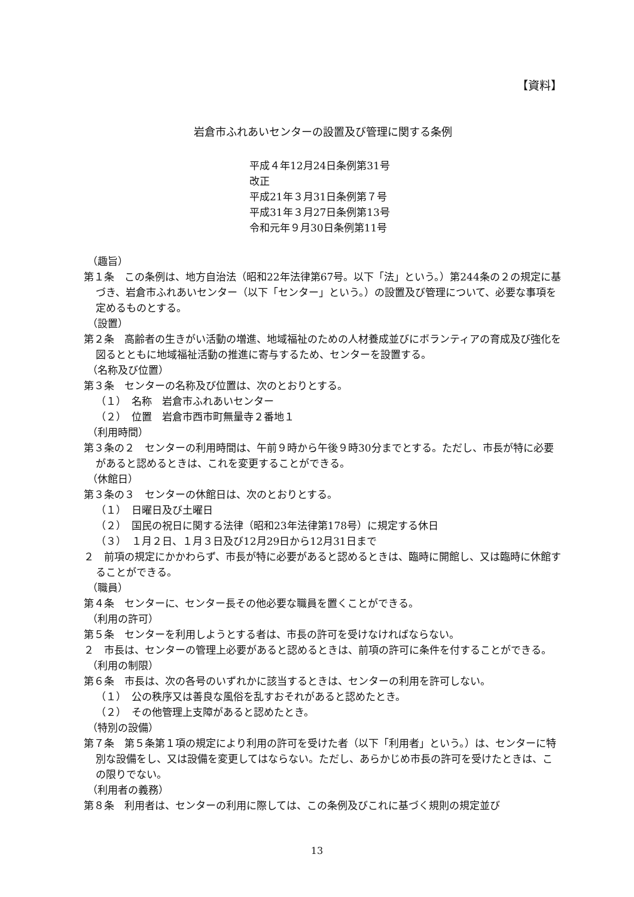【資料】
岩倉市ふれあいセンターの設置及び管理に関する条例
平成４年12月24日条例第31号
改正
平成21年３月31日条例第７号
平成31年３月27日条例第13号
令和元年９月30日条例第11号
（趣旨）
第１条　この条例は、地方自治法（昭和22年法律第67号。以下「法」という。）第244条の２の規定に基づき、岩倉市ふれあいセンター（以下「センター」という。）の設置及び管理について、必要な事項を定めるものとする。
（設置）
第２条　高齢者の生きがい活動の増進、地域福祉のための人材養成並びにボランティアの育成及び強化を図るとともに地域福祉活動の推進に寄与するため、センターを設置する。
（名称及び位置）
第３条　センターの名称及び位置は、次のとおりとする。
（１）　名称　岩倉市ふれあいセンター
（２）　位置　岩倉市西市町無量寺２番地１
（利用時間）
第３条の２　センターの利用時間は、午前９時から午後９時30分までとする。ただし、市長が特に必要があると認めるときは、これを変更することができる。
（休館日）
第３条の３　センターの休館日は、次のとおりとする。
（１）　日曜日及び土曜日
（２）　国民の祝日に関する法律（昭和23年法律第178号）に規定する休日
（３）　１月２日、１月３日及び12月29日から12月31日まで
２　前項の規定にかかわらず、市長が特に必要があると認めるときは、臨時に開館し、又は臨時に休館することができる。
（職員）
第４条　センターに、センター長その他必要な職員を置くことができる。
（利用の許可）
第５条　センターを利用しようとする者は、市長の許可を受けなければならない。
２　市長は、センターの管理上必要があると認めるときは、前項の許可に条件を付することができる。
（利用の制限）
第６条　市長は、次の各号のいずれかに該当するときは、センターの利用を許可しない。
（１）　公の秩序又は善良な風俗を乱すおそれがあると認めたとき。
（２）　その他管理上支障があると認めたとき。
（特別の設備）
第７条　第５条第１項の規定により利用の許可を受けた者（以下「利用者」という。）は、センターに特別な設備をし、又は設備を変更してはならない。ただし、あらかじめ市長の許可を受けたときは、この限りでない。
（利用者の義務）
第８条　利用者は、センターの利用に際しては、この条例及びこれに基づく規則の規定並び
13